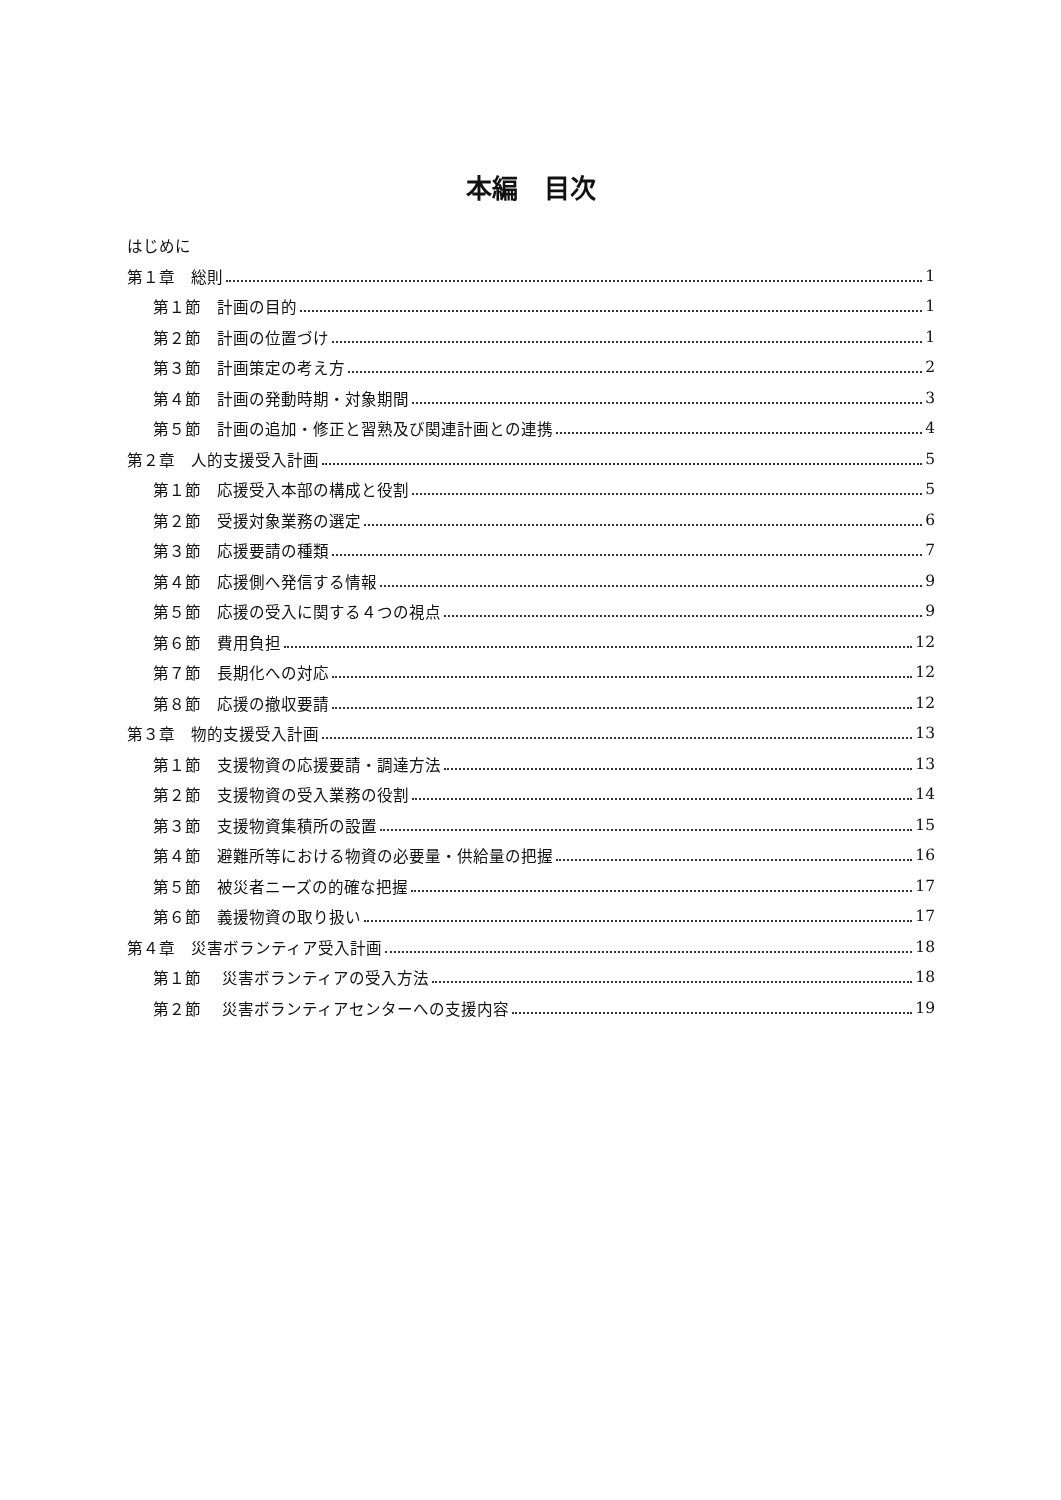本編　目次
はじめに
第１章　総則 1
第１節　計画の目的 1
第２節　計画の位置づけ 1
第３節　計画策定の考え方 2
第４節　計画の発動時期・対象期間 3
第５節　計画の追加・修正と習熟及び関連計画との連携 4
第２章　人的支援受入計画 5
第１節　応援受入本部の構成と役割 5
第２節　受援対象業務の選定 6
第３節　応援要請の種類 7
第４節　応援側へ発信する情報 9
第５節　応援の受入に関する４つの視点 9
第６節　費用負担 12
第７節　長期化への対応 12
第８節　応援の撤収要請 12
第３章　物的支援受入計画 13
第１節　支援物資の応援要請・調達方法 13
第２節　支援物資の受入業務の役割 14
第３節　支援物資集積所の設置 15
第４節　避難所等における物資の必要量・供給量の把握 16
第５節　被災者ニーズの的確な把握 17
第６節　義援物資の取り扱い 17
第４章　災害ボランティア受入計画 18
第１節　 災害ボランティアの受入方法 18
第２節　 災害ボランティアセンターへの支援内容 19